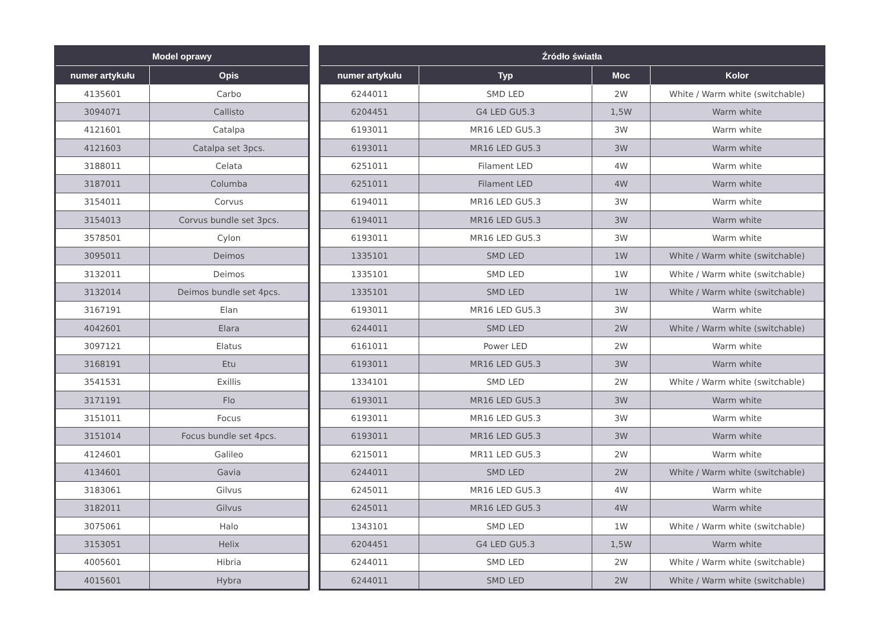| Model oprawy | |
| --- | --- |
| numer artykułu | Opis |
| 4135601 | Carbo |
| 3094071 | Callisto |
| 4121601 | Catalpa |
| 4121603 | Catalpa set 3pcs. |
| 3188011 | Celata |
| 3187011 | Columba |
| 3154011 | Corvus |
| 3154013 | Corvus bundle set 3pcs. |
| 3578501 | Cylon |
| 3095011 | Deimos |
| 3132011 | Deimos |
| 3132014 | Deimos bundle set 4pcs. |
| 3167191 | Elan |
| 4042601 | Elara |
| 3097121 | Elatus |
| 3168191 | Etu |
| 3541531 | Exillis |
| 3171191 | Flo |
| 3151011 | Focus |
| 3151014 | Focus bundle set 4pcs. |
| 4124601 | Galileo |
| 4134601 | Gavia |
| 3183061 | Gilvus |
| 3182011 | Gilvus |
| 3075061 | Halo |
| 3153051 | Helix |
| 4005601 | Hibria |
| 4015601 | Hybra |
| Źródło światła | | | |
| --- | --- | --- | --- |
| numer artykułu | Typ | Moc | Kolor |
| 6244011 | SMD LED | 2W | White / Warm white (switchable) |
| 6204451 | G4 LED GU5.3 | 1,5W | Warm white |
| 6193011 | MR16 LED GU5.3 | 3W | Warm white |
| 6193011 | MR16 LED GU5.3 | 3W | Warm white |
| 6251011 | Filament LED | 4W | Warm white |
| 6251011 | Filament LED | 4W | Warm white |
| 6194011 | MR16 LED GU5.3 | 3W | Warm white |
| 6194011 | MR16 LED GU5.3 | 3W | Warm white |
| 6193011 | MR16 LED GU5.3 | 3W | Warm white |
| 1335101 | SMD LED | 1W | White / Warm white (switchable) |
| 1335101 | SMD LED | 1W | White / Warm white (switchable) |
| 1335101 | SMD LED | 1W | White / Warm white (switchable) |
| 6193011 | MR16 LED GU5.3 | 3W | Warm white |
| 6244011 | SMD LED | 2W | White / Warm white (switchable) |
| 6161011 | Power LED | 2W | Warm white |
| 6193011 | MR16 LED GU5.3 | 3W | Warm white |
| 1334101 | SMD LED | 2W | White / Warm white (switchable) |
| 6193011 | MR16 LED GU5.3 | 3W | Warm white |
| 6193011 | MR16 LED GU5.3 | 3W | Warm white |
| 6193011 | MR16 LED GU5.3 | 3W | Warm white |
| 6215011 | MR11 LED GU5.3 | 2W | Warm white |
| 6244011 | SMD LED | 2W | White / Warm white (switchable) |
| 6245011 | MR16 LED GU5.3 | 4W | Warm white |
| 6245011 | MR16 LED GU5.3 | 4W | Warm white |
| 1343101 | SMD LED | 1W | White / Warm white (switchable) |
| 6204451 | G4 LED GU5.3 | 1,5W | Warm white |
| 6244011 | SMD LED | 2W | White / Warm white (switchable) |
| 6244011 | SMD LED | 2W | White / Warm white (switchable) |